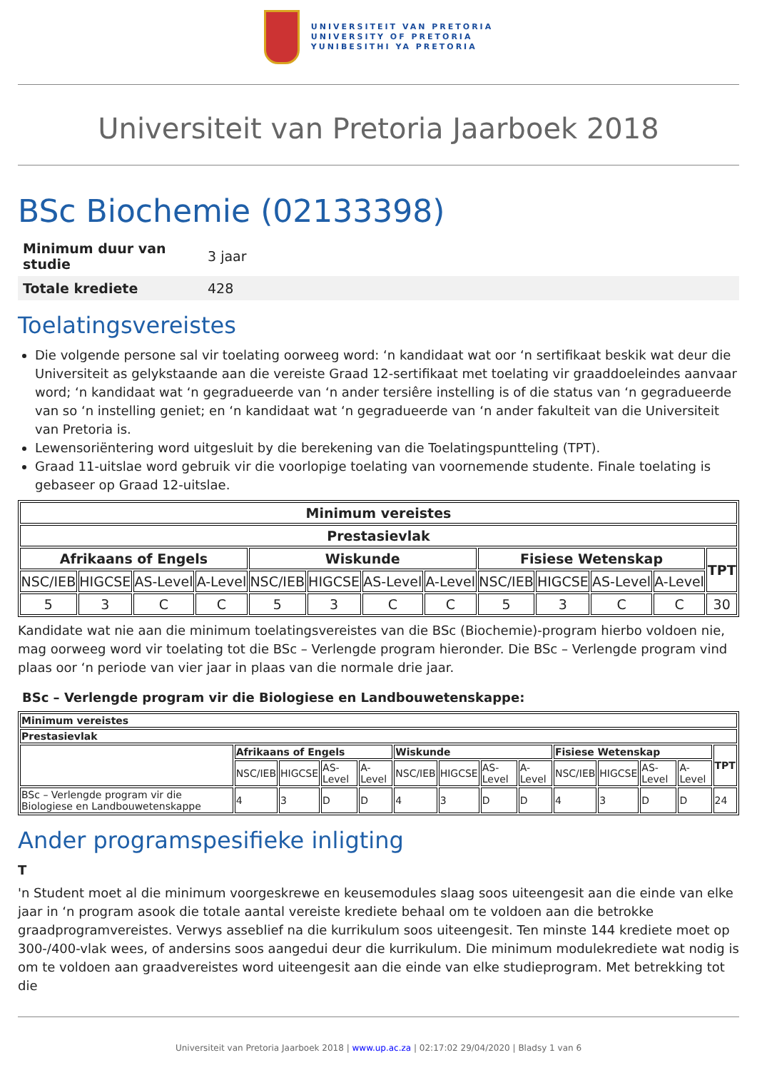UNIVERSITEIT VAN PRETORIA
UNIVERSITY OF PRETORIA
YUNIBESITHI YA PRETORIA
Universiteit van Pretoria Jaarboek 2018
BSc Biochemie (02133398)
| Minimum duur van studie | 3 jaar |
| Totale krediete | 428 |
Toelatingsvereistes
Die volgende persone sal vir toelating oorweeg word: ‘n kandidaat wat oor ‘n sertifikaat beskik wat deur die Universiteit as gelykstaande aan die vereiste Graad 12-sertifikaat met toelating vir graaddoeleindes aanvaar word; ‘n kandidaat wat ‘n gegradueerde van ‘n ander tersiêre instelling is of die status van ‘n gegradueerde van so ‘n instelling geniet; en ‘n kandidaat wat ‘n gegradueerde van ‘n ander fakulteit van die Universiteit van Pretoria is.
Lewensoriëntering word uitgesluit by die berekening van die Toelatingspuntteling (TPT).
Graad 11-uitslae word gebruik vir die voorlopige toelating van voornemende studente. Finale toelating is gebaseer op Graad 12-uitslae.
| Minimum vereistes | | | | | | | | | | | | |
| --- | --- | --- | --- | --- | --- | --- | --- | --- | --- | --- | --- | --- |
| Prestasievlak | | | | | | | | | | | | |
| Afrikaans of Engels | | | | Wiskunde | | | | Fisiese Wetenskap | | | | TPT |
| NSC/IEB | HIGCSE | AS-Level | A-Level | NSC/IEB | HIGCSE | AS-Level | A-Level | NSC/IEB | HIGCSE | AS-Level | A-Level | |
| 5 | 3 | C | C | 5 | 3 | C | C | 5 | 3 | C | C | 30 |
Kandidate wat nie aan die minimum toelatingsvereistes van die BSc (Biochemie)-program hierbo voldoen nie, mag oorweeg word vir toelating tot die BSc – Verlengde program hieronder. Die BSc – Verlengde program vind plaas oor ‘n periode van vier jaar in plaas van die normale drie jaar.
BSc – Verlengde program vir die Biologiese en Landbouwetenskappe:
| Minimum vereistes | | | | | | | | | | | | | |
| --- | --- | --- | --- | --- | --- | --- | --- | --- | --- | --- | --- | --- | --- |
| Prestasievlak | | | | | | | | | | | | | |
| | Afrikaans of Engels | | | | Wiskunde | | | | Fisiese Wetenskap | | | | TPT |
| | NSC/IEB | HIGCSE | AS-Level | A-Level | NSC/IEB | HIGCSE | AS-Level | A-Level | NSC/IEB | HIGCSE | AS-Level | A-Level | |
| BSc – Verlengde program vir die Biologiese en Landbouwetenskappe | 4 | 3 | D | D | 4 | 3 | D | D | 4 | 3 | D | D | 24 |
Ander programspesifieke inligting
T
'n Student moet al die minimum voorgeskrewe en keusemodules slaag soos uiteengesit aan die einde van elke jaar in ‘n program asook die totale aantal vereiste krediete behaal om te voldoen aan die betrokke graadprogramvereistes. Verwys asseblief na die kurrikulum soos uiteengesit. Ten minste 144 krediete moet op 300-/400-vlak wees, of andersins soos aangedui deur die kurrikulum. Die minimum modulekrediete wat nodig is om te voldoen aan graadvereistes word uiteengesit aan die einde van elke studieprogram. Met betrekking tot die
Universiteit van Pretoria Jaarboek 2018 | www.up.ac.za | 02:17:02 29/04/2020 | Bladsy 1 van 6